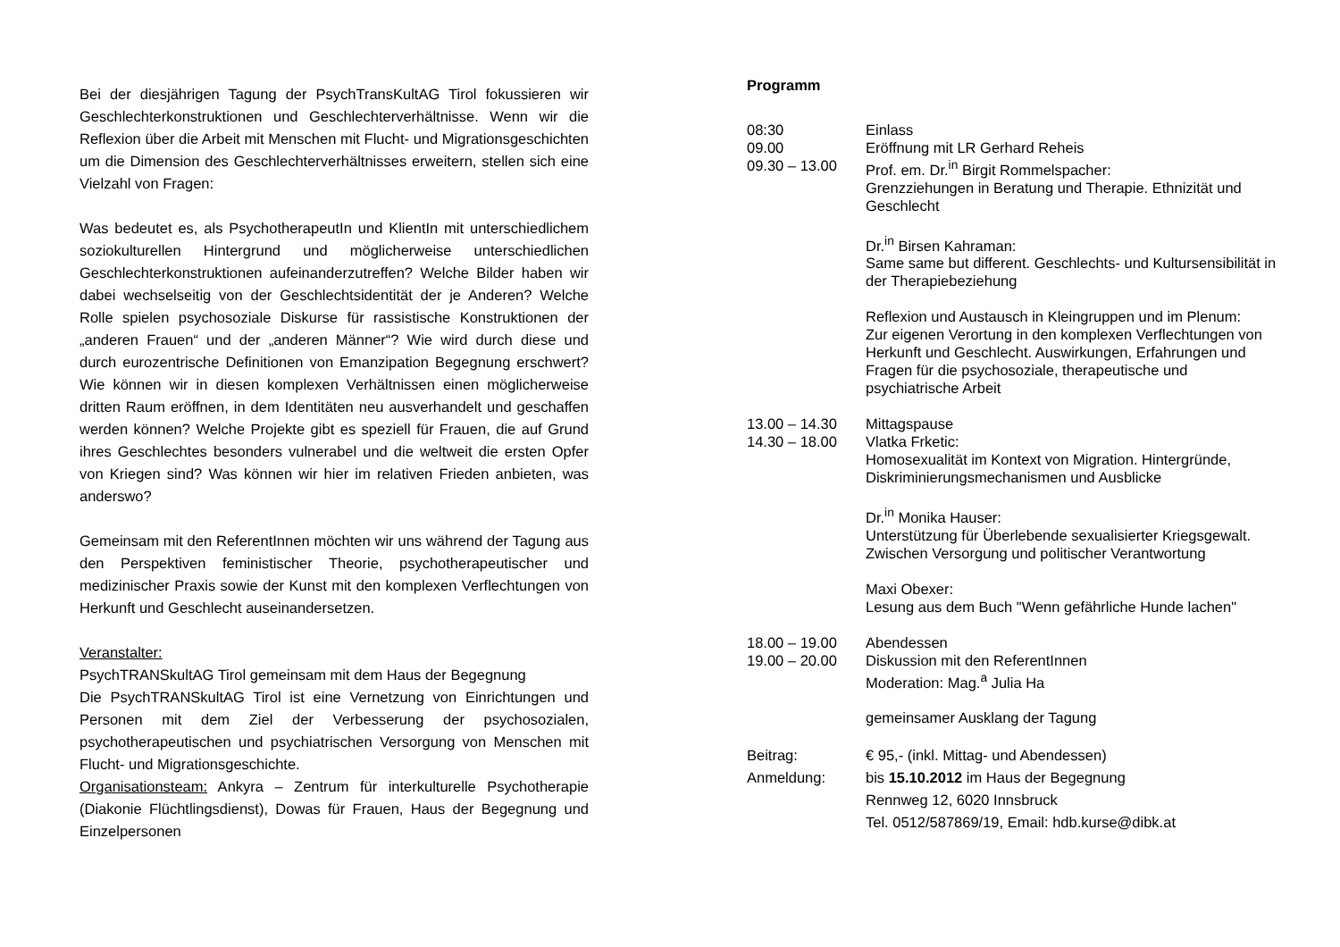Bei der diesjährigen Tagung der PsychTransKultAG Tirol fokussieren wir Geschlechterkonstruktionen und Geschlechterverhältnisse. Wenn wir die Reflexion über die Arbeit mit Menschen mit Flucht- und Migrations­geschichten um die Dimension des Geschlechterverhältnisses erweitern, stellen sich eine Vielzahl von Fragen:
Was bedeutet es, als PsychotherapeutIn und KlientIn mit unterschiedlichem soziokulturellen Hintergrund und möglicherweise unterschiedlichen Geschlechterkonstruktionen aufeinanderzutreffen? Welche Bilder haben wir dabei wechselseitig von der Geschlechts­identität der je Anderen? Welche Rolle spielen psychosoziale Diskurse für rassistische Konstruktionen der „anderen Frauen“ und der „anderen Männer“? Wie wird durch diese und durch eurozentrische Definitionen von Emanzipation Begegnung erschwert? Wie können wir in diesen komplexen Verhältnissen einen möglicherweise dritten Raum eröffnen, in dem Identitäten neu ausverhandelt und geschaffen werden können? Welche Projekte gibt es speziell für Frauen, die auf Grund ihres Geschlechtes besonders vulnerabel und die weltweit die ersten Opfer von Kriegen sind? Was können wir hier im relativen Frieden anbieten, was anderswo?
Gemeinsam mit den ReferentInnen möchten wir uns während der Tagung aus den Perspektiven feministischer Theorie, psychotherapeutischer und medizinischer Praxis sowie der Kunst mit den komplexen Verflechtungen von Herkunft und Geschlecht auseinandersetzen.
Veranstalter:
PsychTRANSkultAG Tirol gemeinsam mit dem Haus der Begegnung
Die PsychTRANSkultAG Tirol ist eine Vernetzung von Einrichtungen und Personen mit dem Ziel der Verbesserung der psychosozialen, psychotherapeutischen und psychiatrischen Versorgung von Menschen mit Flucht- und Migrationsgeschichte.
Organisationsteam: Ankyra – Zentrum für interkulturelle Psychotherapie (Diakonie Flüchtlingsdienst), Dowas für Frauen, Haus der Begegnung und Einzelpersonen
Programm
08:30 Einlass
09.00 Eröffnung mit LR Gerhard Reheis
09.30 – 13.00 Prof. em. Dr.<sup>in</sup> Birgit Rommelspacher:
Grenzziehungen in Beratung und Therapie. Ethnizität und Geschlecht
Dr.<sup>in</sup> Birsen Kahraman:
Same same but different. Geschlechts- und Kultursensibilität in der Therapiebeziehung
Reflexion und Austausch in Kleingruppen und im Plenum:
Zur eigenen Verortung in den komplexen Verflechtungen von Herkunft und Geschlecht. Auswirkungen, Erfahrungen und Fragen für die psychosoziale, therapeutische und psychiatrische Arbeit
13.00 – 14.30 Mittagspause
14.30 – 18.00 Vlatka Frketic:
Homosexualität im Kontext von Migration. Hintergründe, Diskriminierungsmechanismen und Ausblicke
Dr.<sup>in</sup> Monika Hauser:
Unterstützung für Überlebende sexualisierter Kriegsgewalt. Zwischen Versorgung und politischer Verantwortung
Maxi Obexer:
Lesung aus dem Buch "Wenn gefährliche Hunde lachen"
18.00 – 19.00 Abendessen
19.00 – 20.00 Diskussion mit den ReferentInnen
Moderation: Mag.<sup>a</sup> Julia Ha
gemeinsamer Ausklang der Tagung
Beitrag: € 95,- (inkl. Mittag- und Abendessen)
Anmeldung: bis 15.10.2012 im Haus der Begegnung
Rennweg 12, 6020 Innsbruck
Tel. 0512/587869/19, Email: hdb.kurse@dibk.at